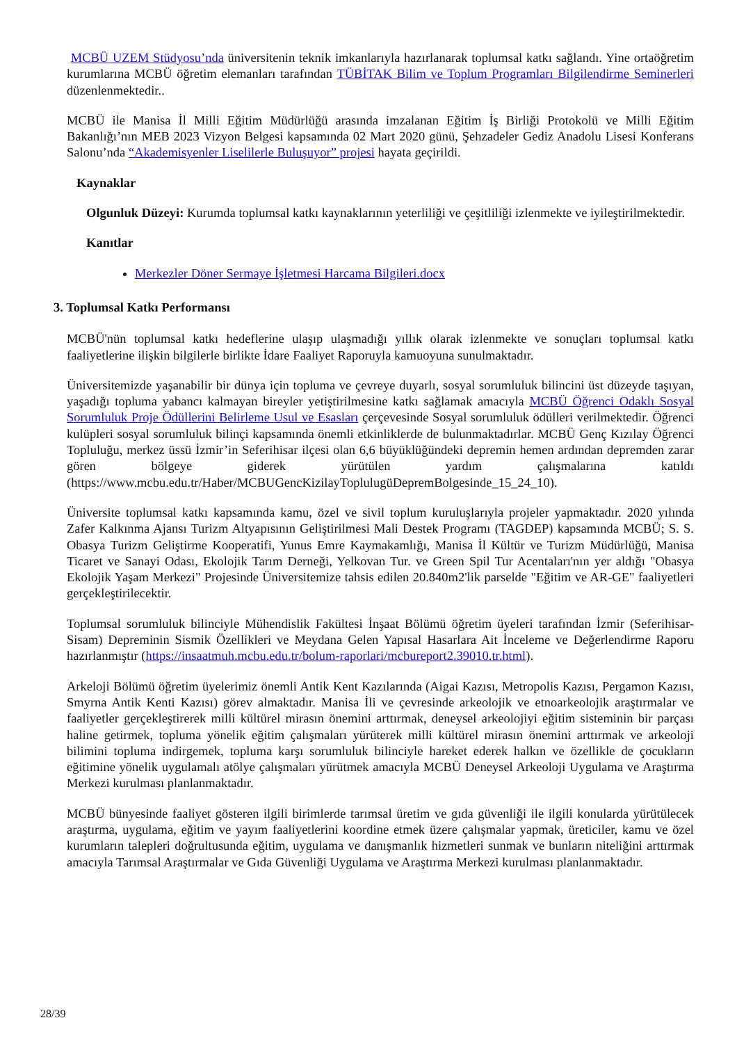MCBÜ UZEM Stüdyosu’nda üniversitenin teknik imkanlarıyla hazırlanarak toplumsal katkı sağlandı. Yine ortaöğretim kurumlarına MCBÜ öğretim elemanları tarafından TÜBİTAK Bilim ve Toplum Programları Bilgilendirme Seminerleri düzenlenmektedir..
MCBÜ ile Manisa İl Milli Eğitim Müdürlüğü arasında imzalanan Eğitim İş Birliği Protokolü ve Milli Eğitim Bakanlığı’nın MEB 2023 Vizyon Belgesi kapsamında 02 Mart 2020 günü, Şehzadeler Gediz Anadolu Lisesi Konferans Salonu’nda “Akademisyenler Liselilerle Buluşuyor” projesi hayata geçirildi.
Kaynaklar
Olgunluk Düzeyi: Kurumda toplumsal katkı kaynaklarının yeterliliği ve çeşitliliği izlenmekte ve iyileştirilmektedir.
Kanıtlar
Merkezler Döner Sermaye İşletmesi Harcama Bilgileri.docx
3. Toplumsal Katkı Performansı
MCBÜ'nün toplumsal katkı hedeflerine ulaşıp ulaşmadığı yıllık olarak izlenmekte ve sonuçları toplumsal katkı faaliyetlerine ilişkin bilgilerle birlikte İdare Faaliyet Raporuyla kamuoyuna sunulmaktadır.
Üniversitemizde yaşanabilir bir dünya için topluma ve çevreye duyarlı, sosyal sorumluluk bilincini üst düzeyde taşıyan, yaşadığı topluma yabancı kalmayan bireyler yetiştirilmesine katkı sağlamak amacıyla MCBÜ Öğrenci Odaklı Sosyal Sorumluluk Proje Ödüllerini Belirleme Usul ve Esasları çerçevesinde Sosyal sorumluluk ödülleri verilmektedir. Öğrenci kulüpleri sosyal sorumluluk bilinçi kapsamında önemli etkinliklerde de bulunmaktadırlar. MCBÜ Genç Kızılay Öğrenci Topluluğu, merkez üssü İzmir’in Seferihisar ilçesi olan 6,6 büyüklüğündeki depremin hemen ardından depremden zarar gören bölgeye giderek yürütülen yardım çalışmalarına katıldı (https://www.mcbu.edu.tr/Haber/MCBUGencKizilayToplulugüDepremBolgesinde_15_24_10).
Üniversite toplumsal katkı kapsamında kamu, özel ve sivil toplum kuruluşlarıyla projeler yapmaktadır. 2020 yılında Zafer Kalkınma Ajansı Turizm Altyapısının Geliştirilmesi Mali Destek Programı (TAGDEP) kapsamında MCBÜ; S. S. Obasya Turizm Geliştirme Kooperatifi, Yunus Emre Kaymakamlığı, Manisa İl Kültür ve Turizm Müdürlüğü, Manisa Ticaret ve Sanayi Odası, Ekolojik Tarım Derneği, Yelkovan Tur. ve Green Spil Tur Acentaları'nın yer aldığı "Obasya Ekolojik Yaşam Merkezi" Projesinde Üniversitemize tahsis edilen 20.840m2'lik parselde "Eğitim ve AR-GE" faaliyetleri gerçekleştirilecektir.
Toplumsal sorumluluk bilinciyle Mühendislik Fakültesi İnşaat Bölümü öğretim üyeleri tarafından İzmir (Seferihisar-Sisam) Depreminin Sismik Özellikleri ve Meydana Gelen Yapısal Hasarlara Ait İnceleme ve Değerlendirme Raporu hazırlanmıştır (https://insaatmuh.mcbu.edu.tr/bolum-raporlari/mcbureport2.39010.tr.html).
Arkeloji Bölümü öğretim üyelerimiz önemli Antik Kent Kazılarında (Aigai Kazısı, Metropolis Kazısı, Pergamon Kazısı, Smyrna Antik Kenti Kazısı) görev almaktadır. Manisa İli ve çevresinde arkeolojik ve etnoarkeolojik araştırmalar ve faaliyetler gerçekleştirerek milli kültürel mirasın önemini arttırmak, deneysel arkeolojiyi eğitim sisteminin bir parçası haline getirmek, topluma yönelik eğitim çalışmaları yürüterek milli kültürel mirasın önemini arttırmak ve arkeoloji bilimini topluma indirgemek, topluma karşı sorumluluk bilinciyle hareket ederek halkın ve özellikle de çocukların eğitimine yönelik uygulamalı atölye çalışmaları yürütmek amacıyla MCBÜ Deneysel Arkeoloji Uygulama ve Araştırma Merkezi kurulması planlanmaktadır.
MCBÜ bünyesinde faaliyet gösteren ilgili birimlerde tarımsal üretim ve gıda güvenliği ile ilgili konularda yürütülecek araştırma, uygulama, eğitim ve yayım faaliyetlerini koordine etmek üzere çalışmalar yapmak, üreticiler, kamu ve özel kurumların talepleri doğrultusunda eğitim, uygulama ve danışmanlık hizmetleri sunmak ve bunların niteliğini arttırmak amacıyla Tarımsal Araştırmalar ve Gıda Güvenliği Uygulama ve Araştırma Merkezi kurulması planlanmaktadır.
28/39